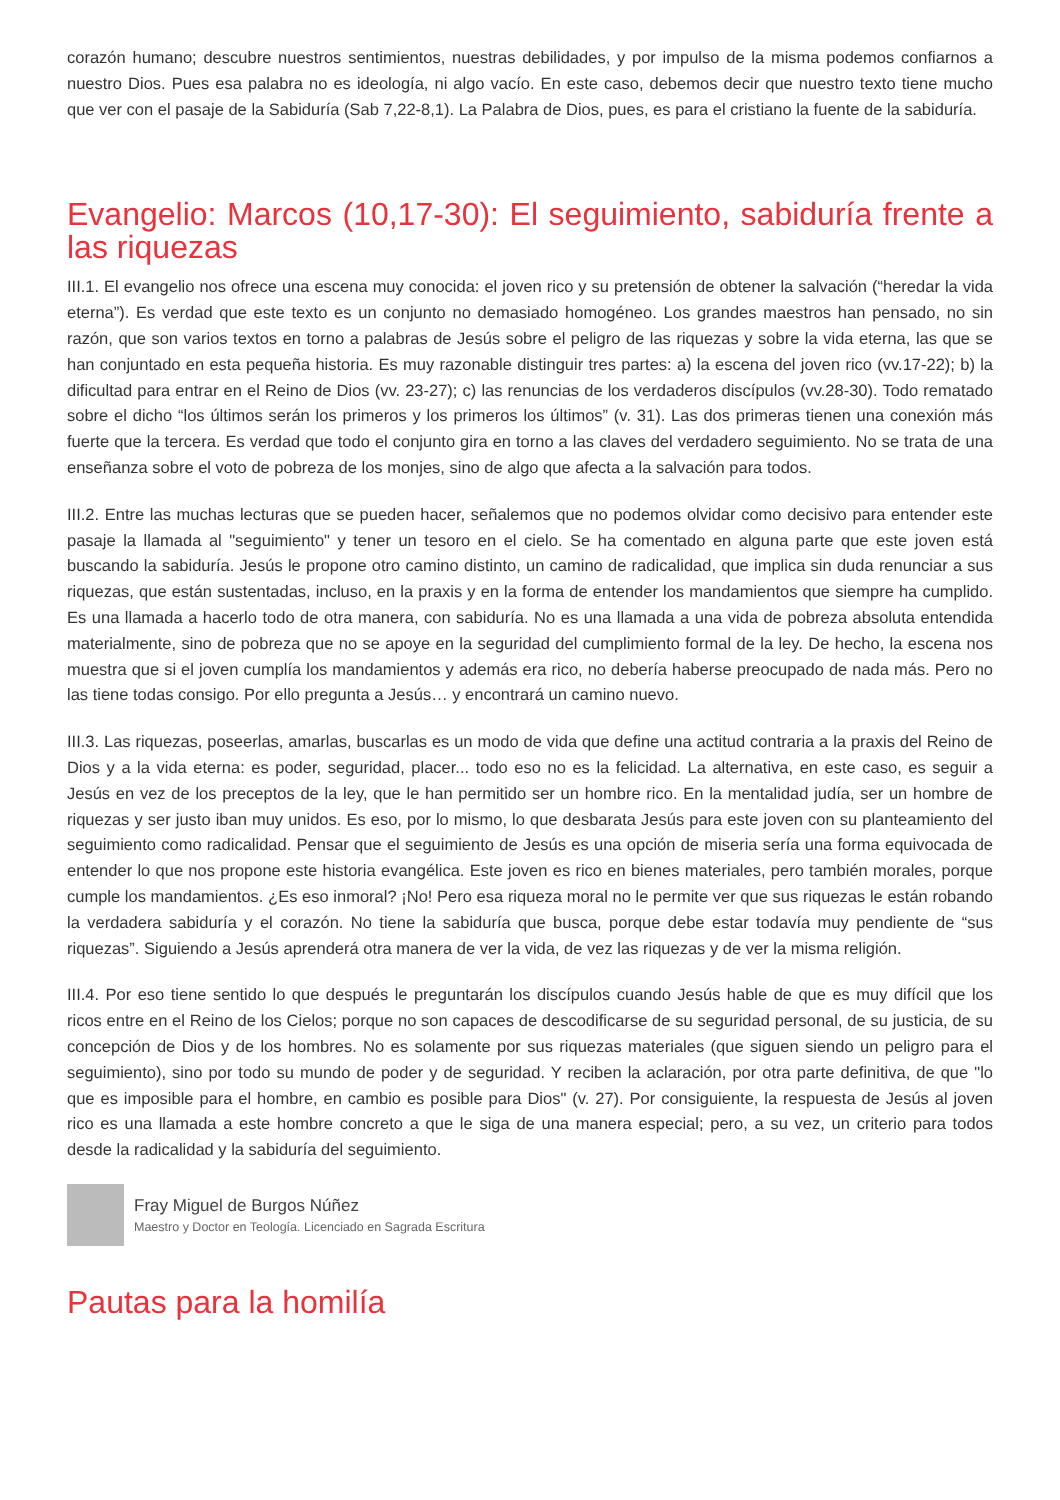corazón humano; descubre nuestros sentimientos, nuestras debilidades, y por impulso de la misma podemos confiarnos a nuestro Dios. Pues esa palabra no es ideología, ni algo vacío. En este caso, debemos decir que nuestro texto tiene mucho que ver con el pasaje de la Sabiduría (Sab 7,22-8,1). La Palabra de Dios, pues, es para el cristiano la fuente de la sabiduría.
Evangelio: Marcos (10,17-30): El seguimiento, sabiduría frente a las riquezas
III.1. El evangelio nos ofrece una escena muy conocida: el joven rico y su pretensión de obtener la salvación (“heredar la vida eterna”). Es verdad que este texto es un conjunto no demasiado homogéneo. Los grandes maestros han pensado, no sin razón, que son varios textos en torno a palabras de Jesús sobre el peligro de las riquezas y sobre la vida eterna, las que se han conjuntado en esta pequeña historia. Es muy razonable distinguir tres partes: a) la escena del joven rico (vv.17-22); b) la dificultad para entrar en el Reino de Dios (vv. 23-27); c) las renuncias de los verdaderos discípulos (vv.28-30). Todo rematado sobre el dicho “los últimos serán los primeros y los primeros los últimos” (v. 31). Las dos primeras tienen una conexión más fuerte que la tercera. Es verdad que todo el conjunto gira en torno a las claves del verdadero seguimiento. No se trata de una enseñanza sobre el voto de pobreza de los monjes, sino de algo que afecta a la salvación para todos.
III.2. Entre las muchas lecturas que se pueden hacer, señalemos que no podemos olvidar como decisivo para entender este pasaje la llamada al "seguimiento" y tener un tesoro en el cielo. Se ha comentado en alguna parte que este joven está buscando la sabiduría. Jesús le propone otro camino distinto, un camino de radicalidad, que implica sin duda renunciar a sus riquezas, que están sustentadas, incluso, en la praxis y en la forma de entender los mandamientos que siempre ha cumplido. Es una llamada a hacerlo todo de otra manera, con sabiduría. No es una llamada a una vida de pobreza absoluta entendida materialmente, sino de pobreza que no se apoye en la seguridad del cumplimiento formal de la ley. De hecho, la escena nos muestra que si el joven cumplía los mandamientos y además era rico, no debería haberse preocupado de nada más. Pero no las tiene todas consigo. Por ello pregunta a Jesús… y encontrará un camino nuevo.
III.3. Las riquezas, poseerlas, amarlas, buscarlas es un modo de vida que define una actitud contraria a la praxis del Reino de Dios y a la vida eterna: es poder, seguridad, placer... todo eso no es la felicidad. La alternativa, en este caso, es seguir a Jesús en vez de los preceptos de la ley, que le han permitido ser un hombre rico. En la mentalidad judía, ser un hombre de riquezas y ser justo iban muy unidos. Es eso, por lo mismo, lo que desbarata Jesús para este joven con su planteamiento del seguimiento como radicalidad. Pensar que el seguimiento de Jesús es una opción de miseria sería una forma equivocada de entender lo que nos propone este historia evangélica. Este joven es rico en bienes materiales, pero también morales, porque cumple los mandamientos. ¿Es eso inmoral? ¡No! Pero esa riqueza moral no le permite ver que sus riquezas le están robando la verdadera sabiduría y el corazón. No tiene la sabiduría que busca, porque debe estar todavía muy pendiente de “sus riquezas”. Siguiendo a Jesús aprenderá otra manera de ver la vida, de vez las riquezas y de ver la misma religión.
III.4. Por eso tiene sentido lo que después le preguntarán los discípulos cuando Jesús hable de que es muy difícil que los ricos entre en el Reino de los Cielos; porque no son capaces de descodificarse de su seguridad personal, de su justicia, de su concepción de Dios y de los hombres. No es solamente por sus riquezas materiales (que siguen siendo un peligro para el seguimiento), sino por todo su mundo de poder y de seguridad. Y reciben la aclaración, por otra parte definitiva, de que "lo que es imposible para el hombre, en cambio es posible para Dios" (v. 27). Por consiguiente, la respuesta de Jesús al joven rico es una llamada a este hombre concreto a que le siga de una manera especial; pero, a su vez, un criterio para todos desde la radicalidad y la sabiduría del seguimiento.
Fray Miguel de Burgos Núñez
Maestro y Doctor en Teología. Licenciado en Sagrada Escritura
Pautas para la homilía